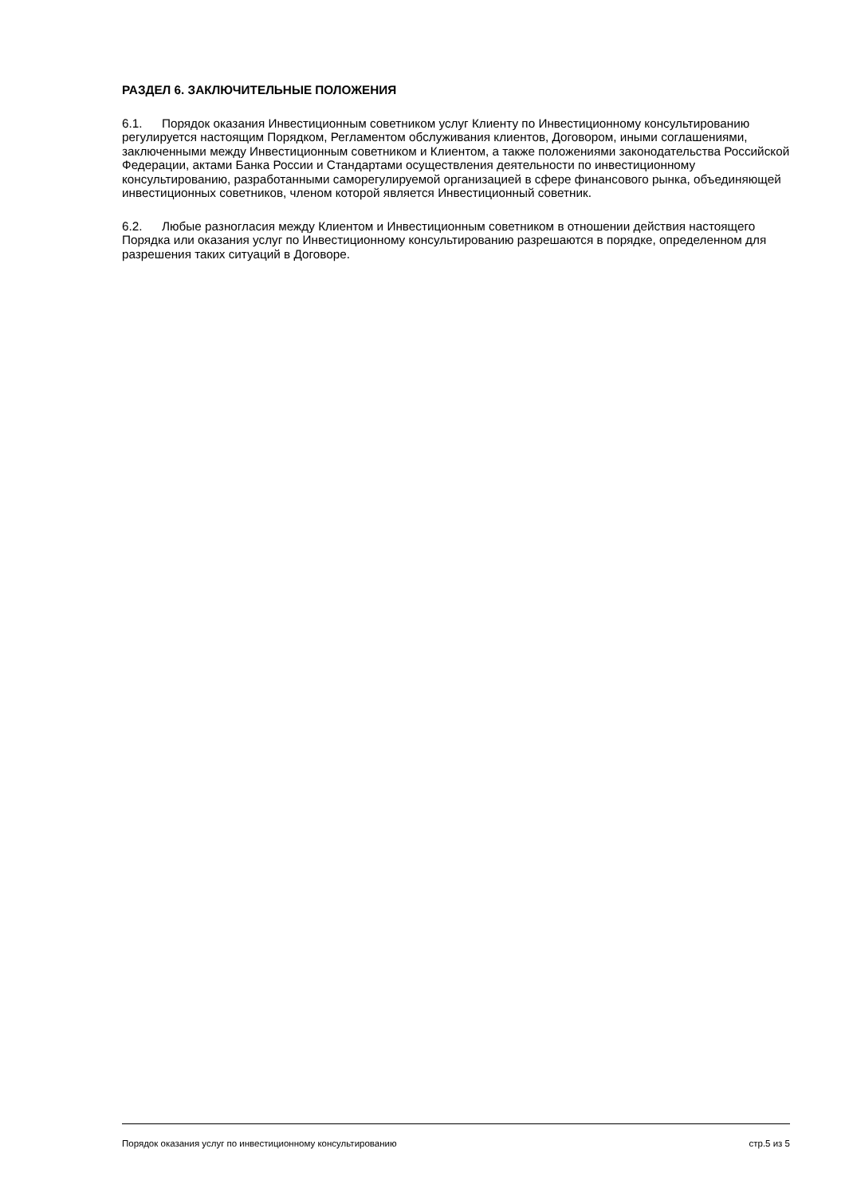РАЗДЕЛ 6. ЗАКЛЮЧИТЕЛЬНЫЕ ПОЛОЖЕНИЯ
6.1. Порядок оказания Инвестиционным советником услуг Клиенту по Инвестиционному консультированию регулируется настоящим Порядком, Регламентом обслуживания клиентов, Договором, иными соглашениями, заключенными между Инвестиционным советником и Клиентом, а также положениями законодательства Российской Федерации, актами Банка России и Стандартами осуществления деятельности по инвестиционному консультированию, разработанными саморегулируемой организацией в сфере финансового рынка, объединяющей инвестиционных советников, членом которой является Инвестиционный советник.
6.2. Любые разногласия между Клиентом и Инвестиционным советником в отношении действия настоящего Порядка или оказания услуг по Инвестиционному консультированию разрешаются в порядке, определенном для разрешения таких ситуаций в Договоре.
Порядок оказания услуг по инвестиционному консультированию стр.5 из 5